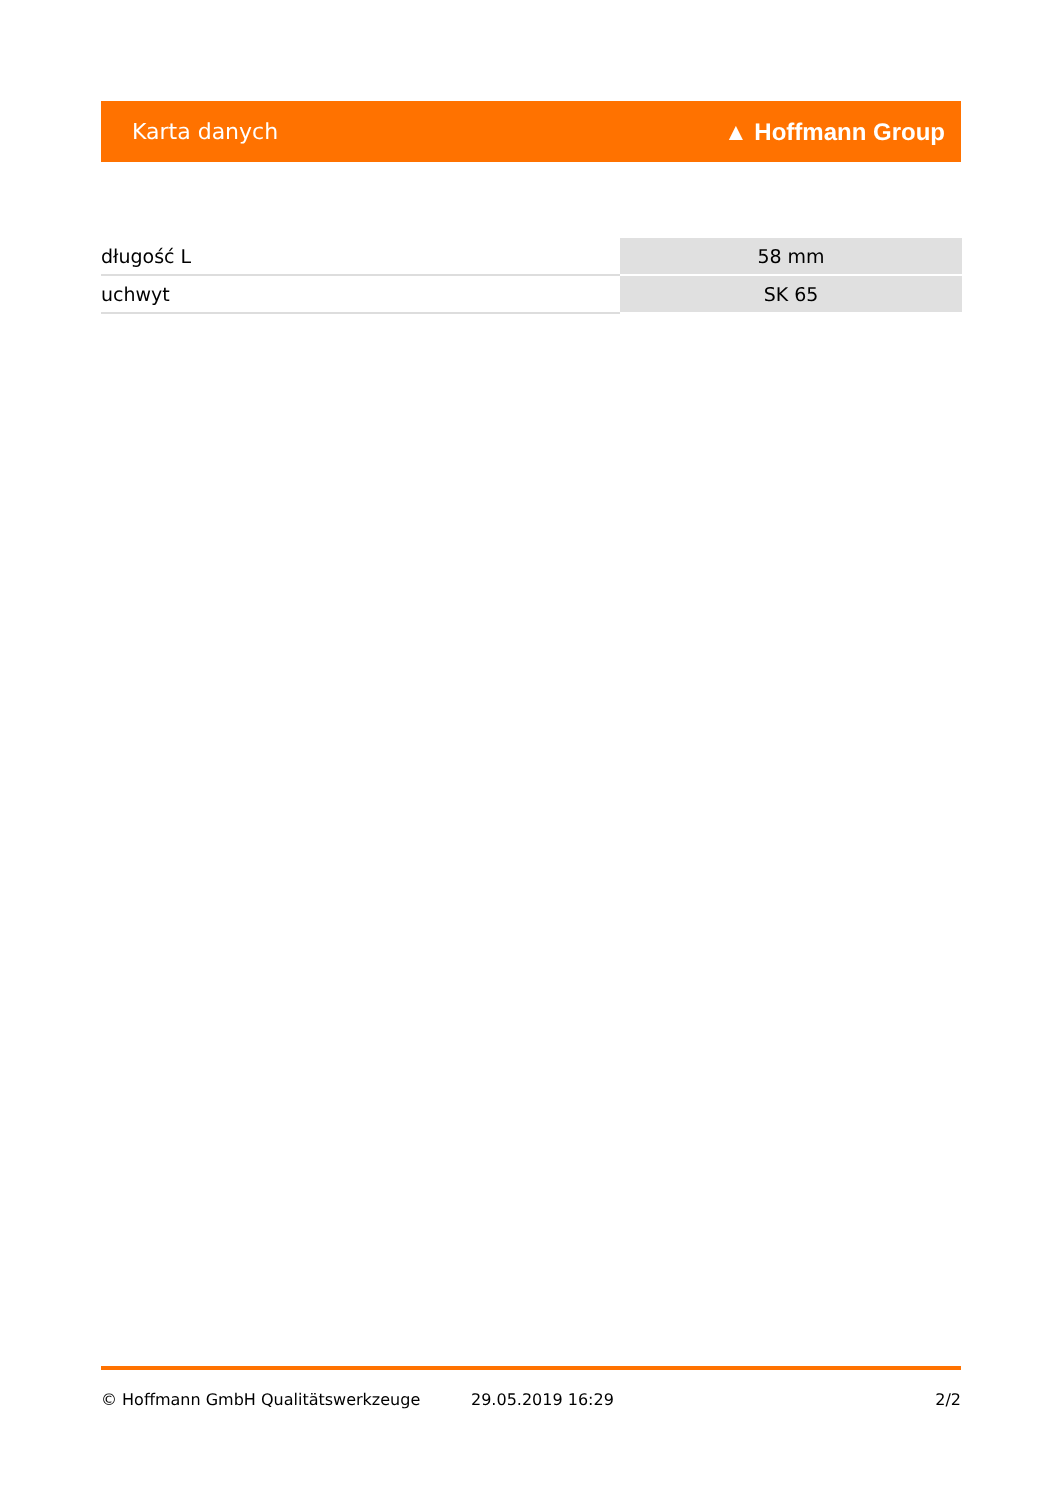Karta danych ▲ Hoffmann Group
| długość L | 58 mm |
| uchwyt | SK 65 |
© Hoffmann GmbH Qualitätswerkzeuge 29.05.2019 16:29 2/2